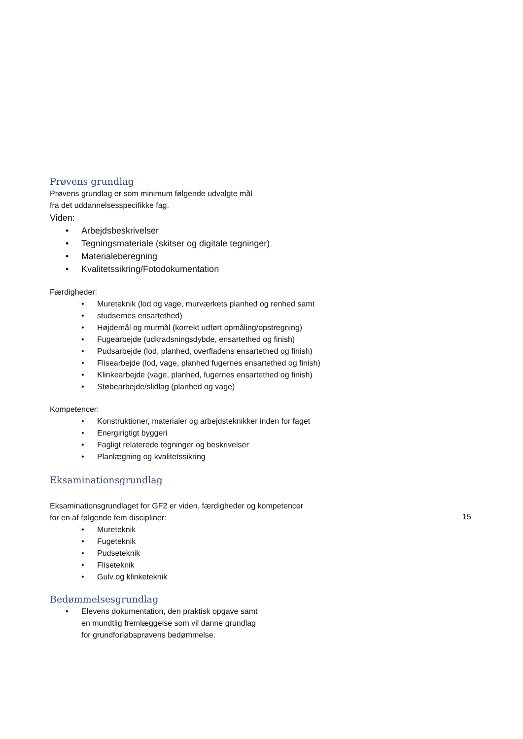Prøvens grundlag
Prøvens grundlag er som minimum følgende udvalgte mål
fra det uddannelsesspecifikke fag.
Viden:
• Arbejdsbeskrivelser
• Tegningsmateriale (skitser og digitale tegninger)
• Materialeberegning
• Kvalitetssikring/Fotodokumentation
Færdigheder:
• Mureteknik (lod og vage, murværkets planhed og renhed samt
• studsernes ensartethed)
• Højdemål og murmål (korrekt udført opmåling/opstregning)
• Fugearbejde (udkradsningsdybde, ensartethed og finish)
• Pudsarbejde (lod, planhed, overfladens ensartethed og finish)
• Flisearbejde (lod, vage, planhed fugernes ensartethed og finish)
• Klinkearbejde (vage, planhed, fugernes ensartethed og finish)
• Støbearbejde/slidlag (planhed og vage)
Kompetencer:
• Konstruktioner, materialer og arbejdsteknikker inden for faget
• Energirigtigt byggeri
• Fagligt relaterede tegninger og beskrivelser
• Planlægning og kvalitetssikring
Eksaminationsgrundlag
Eksaminationsgrundlaget for GF2 er viden, færdigheder og kompetencer
for en af følgende fem discipliner:
• Mureteknik
• Fugeteknik
• Pudseteknik
• Fliseteknik
• Gulv og klinketeknik
Bedømmelsesgrundlag
• Elevens dokumentation, den praktisk opgave samt
en mundtlig fremlæggelse som vil danne grundlag
for grundforløbsprøvens bedømmelse.
15